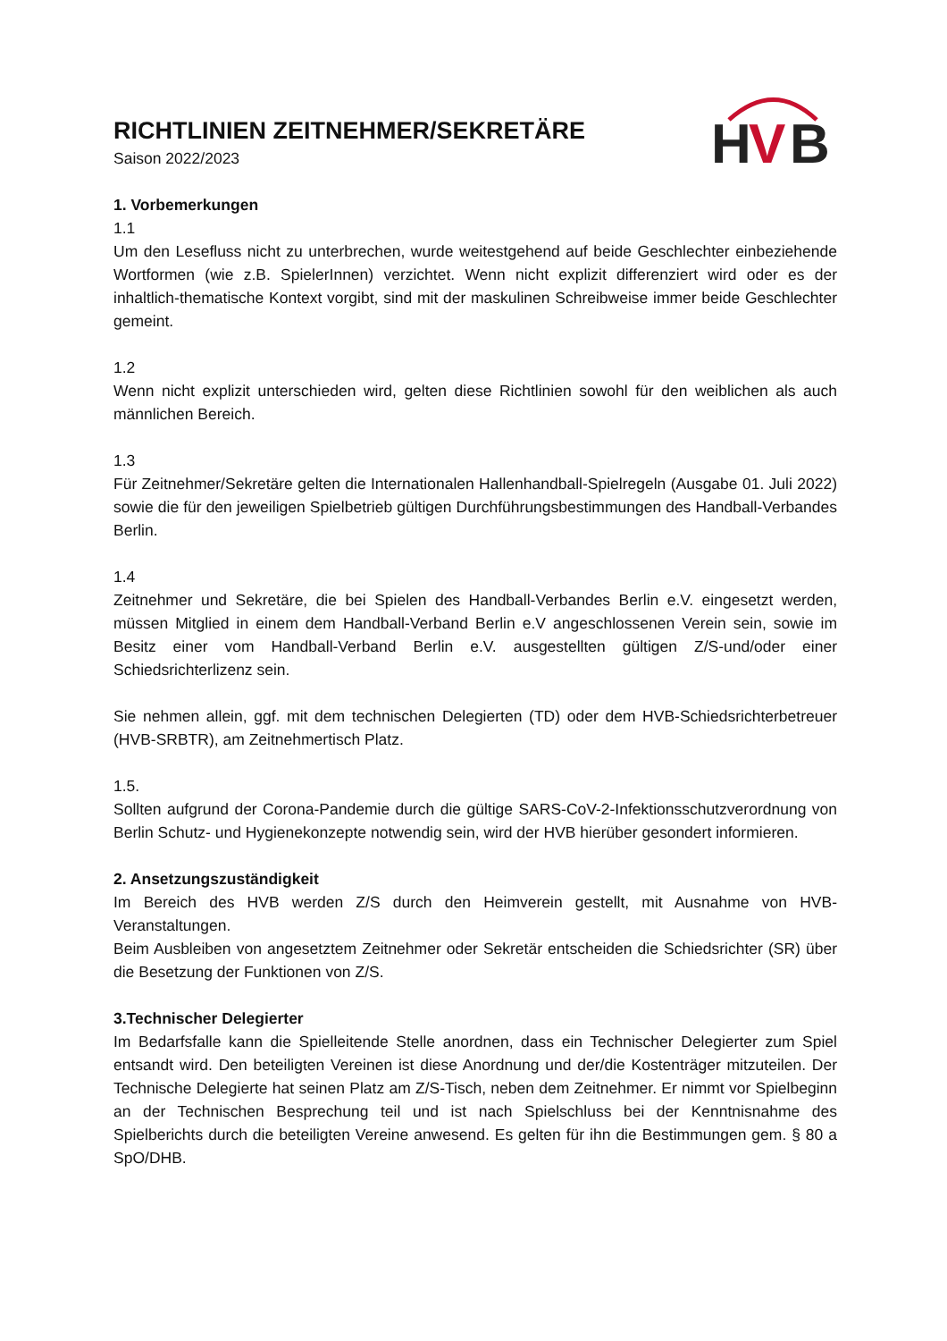H
V
B
RICHTLINIEN ZEITNEHMER/SEKRETÄRE
Saison 2022/2023
1. Vorbemerkungen
1.1
Um den Lesefluss nicht zu unterbrechen, wurde weitestgehend auf beide Geschlechter einbeziehende Wortformen (wie z.B. SpielerInnen) verzichtet. Wenn nicht explizit differenziert wird oder es der inhaltlich-thematische Kontext vorgibt, sind mit der maskulinen Schreibweise immer beide Geschlechter gemeint.
1.2
Wenn nicht explizit unterschieden wird, gelten diese Richtlinien sowohl für den weiblichen als auch männlichen Bereich.
1.3
Für Zeitnehmer/Sekretäre gelten die Internationalen Hallenhandball-Spielregeln (Ausgabe 01. Juli 2022) sowie die für den jeweiligen Spielbetrieb gültigen Durchführungsbestimmungen des Handball-Verbandes Berlin.
1.4
Zeitnehmer und Sekretäre, die bei Spielen des Handball-Verbandes Berlin e.V. eingesetzt werden, müssen Mitglied in einem dem Handball-Verband Berlin e.V angeschlossenen Verein sein, sowie im Besitz einer vom Handball-Verband Berlin e.V. ausgestellten gültigen Z/S-und/oder einer Schiedsrichterlizenz sein.
Sie nehmen allein, ggf. mit dem technischen Delegierten (TD) oder dem HVB-Schiedsrichterbetreuer (HVB-SRBTR), am Zeitnehmertisch Platz.
1.5.
Sollten aufgrund der Corona-Pandemie durch die gültige SARS-CoV-2-Infektionsschutzverordnung von Berlin Schutz- und Hygienekonzepte notwendig sein, wird der HVB hierüber gesondert informieren.
2. Ansetzungszuständigkeit
Im Bereich des HVB werden Z/S durch den Heimverein gestellt, mit Ausnahme von HVB-Veranstaltungen.
Beim Ausbleiben von angesetztem Zeitnehmer oder Sekretär entscheiden die Schiedsrichter (SR) über die Besetzung der Funktionen von Z/S.
3.Technischer Delegierter
Im Bedarfsfalle kann die Spielleitende Stelle anordnen, dass ein Technischer Delegierter zum Spiel entsandt wird. Den beteiligten Vereinen ist diese Anordnung und der/die Kostenträger mitzuteilen. Der Technische Delegierte hat seinen Platz am Z/S-Tisch, neben dem Zeitnehmer. Er nimmt vor Spielbeginn an der Technischen Besprechung teil und ist nach Spielschluss bei der Kenntnisnahme des Spielberichts durch die beteiligten Vereine anwesend. Es gelten für ihn die Bestimmungen gem. § 80 a SpO/DHB.